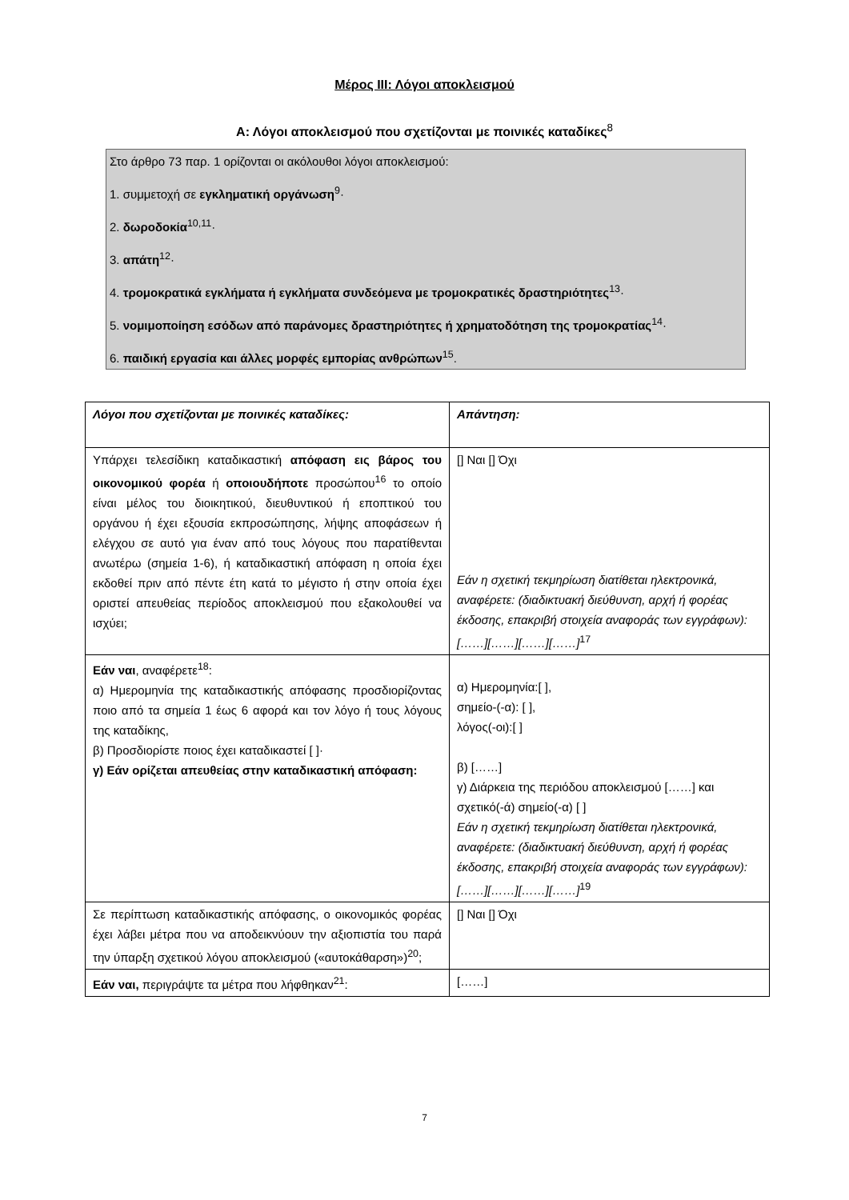Μέρος ΙΙΙ: Λόγοι αποκλεισμού
Α: Λόγοι αποκλεισμού που σχετίζονται με ποινικές καταδίκες<sup>8</sup>
Στο άρθρο 73 παρ. 1 ορίζονται οι ακόλουθοι λόγοι αποκλεισμού:
1. συμμετοχή σε εγκληματική οργάνωση<sup>9</sup>·
2. δωροδοκία<sup>10,11</sup>·
3. απάτη<sup>12</sup>·
4. τρομοκρατικά εγκλήματα ή εγκλήματα συνδεόμενα με τρομοκρατικές δραστηριότητες<sup>13</sup>·
5. νομιμοποίηση εσόδων από παράνομες δραστηριότητες ή χρηματοδότηση της τρομοκρατίας<sup>14</sup>·
6. παιδική εργασία και άλλες μορφές εμπορίας ανθρώπων<sup>15</sup>.
| Λόγοι που σχετίζονται με ποινικές καταδίκες: | Απάντηση: |
| --- | --- |
| Υπάρχει τελεσίδικη καταδικαστική απόφαση εις βάρος του οικονομικού φορέα ή οποιουδήποτε προσώπου<sup>16</sup> το οποίο είναι μέλος του διοικητικού, διευθυντικού ή εποπτικού του οργάνου ή έχει εξουσία εκπροσώπησης, λήψης αποφάσεων ή ελέγχου σε αυτό για έναν από τους λόγους που παρατίθενται ανωτέρω (σημεία 1-6), ή καταδικαστική απόφαση η οποία έχει εκδοθεί πριν από πέντε έτη κατά το μέγιστο ή στην οποία έχει οριστεί απευθείας περίοδος αποκλεισμού που εξακολουθεί να ισχύει; | [] Ναι [] Όχι Εάν η σχετική τεκμηρίωση διατίθεται ηλεκτρονικά, αναφέρετε: (διαδικτυακή διεύθυνση, αρχή ή φορέας έκδοσης, επακριβή στοιχεία αναφοράς των εγγράφων): [……][……][……][……]<sup>17</sup> |
| Εάν ναι , αναφέρετε<sup>18</sup>: α) Ημερομηνία της καταδικαστικής απόφασης προσδιορίζοντας ποιο από τα σημεία 1 έως 6 αφορά και τον λόγο ή τους λόγους της καταδίκης, β) Προσδιορίστε ποιος έχει καταδικαστεί [ ]· γ) Εάν ορίζεται απευθείας στην καταδικαστική απόφαση: | α) Ημερομηνία:[ ], σημείο-(-α): [ ], λόγος(-οι):[ ] β) [……] γ) Διάρκεια της περιόδου αποκλεισμού [……] και σχετικό(-ά) σημείο(-α) [ ] Εάν η σχετική τεκμηρίωση διατίθεται ηλεκτρονικά, αναφέρετε: (διαδικτυακή διεύθυνση, αρχή ή φορέας έκδοσης, επακριβή στοιχεία αναφοράς των εγγράφων): [……][……][……][……]<sup>19</sup> |
| Σε περίπτωση καταδικαστικής απόφασης, ο οικονομικός φορέας έχει λάβει μέτρα που να αποδεικνύουν την αξιοπιστία του παρά την ύπαρξη σχετικού λόγου αποκλεισμού («αυτοκάθαρση»)<sup>20</sup>; | [] Ναι [] Όχι |
| Εάν ναι, περιγράψτε τα μέτρα που λήφθηκαν<sup>21</sup>: | [……] |
7